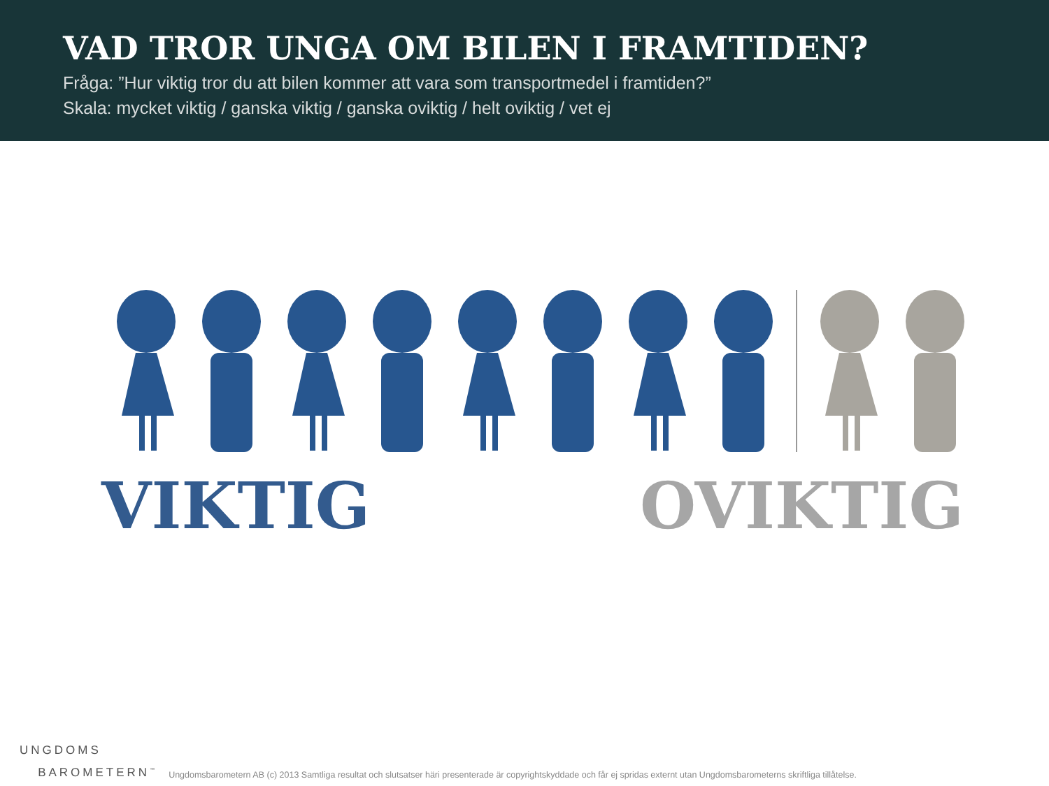VAD TROR UNGA OM BILEN I FRAMTIDEN?
Fråga: ”Hur viktig tror du att bilen kommer att vara som transportmedel i framtiden?”
Skala: mycket viktig / ganska viktig / ganska oviktig / helt oviktig / vet ej
VIKTIG OVIKTIG
UNGDOMS
BAROMETERN<sup>™</sup>
Ungdomsbarometern AB (c) 2013 Samtliga resultat och slutsatser häri presenterade är copyrightskyddade och får ej spridas externt utan Ungdomsbarometerns skriftliga tillåtelse.